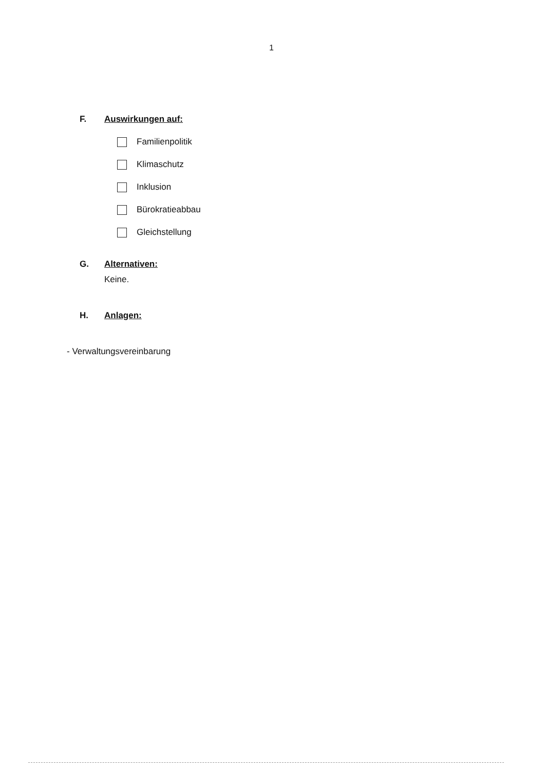1
F. Auswirkungen auf:
Familienpolitik
Klimaschutz
Inklusion
Bürokratieabbau
Gleichstellung
G. Alternativen:
Keine.
H. Anlagen:
- Verwaltungsvereinbarung